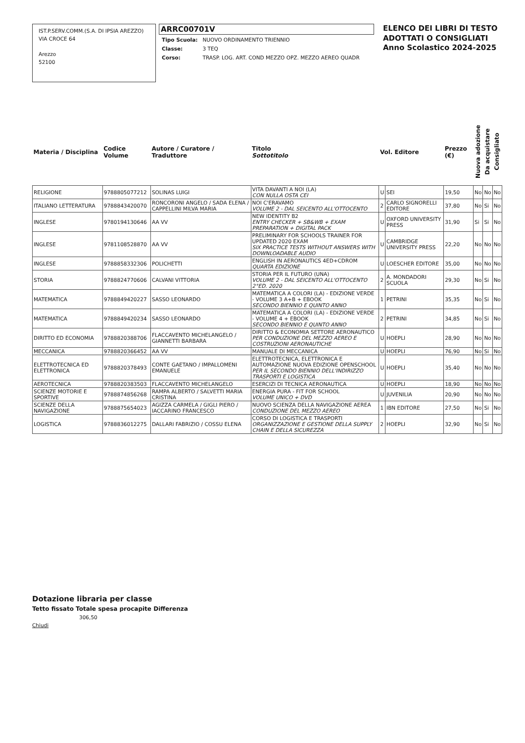IST.P.SERV.COMM.(S.A. DI IPSIA AREZZO)
VIA CROCE 64
Arezzo
52100
ARRC00701V
| Tipo Scuola: | NUOVO ORDINAMENTO TRIENNIO |
| Classe: | 3 TEQ |
| Corso: | TRASP. LOG. ART. COND MEZZO OPZ. MEZZO AEREO QUADR |
ELENCO DEI LIBRI DI TESTO
ADOTTATI O CONSIGLIATI
Anno Scolastico 2024-2025
| Materia / Disciplina | Codice Volume | Autore / Curatore / Traduttore | Titolo Sottotitolo | Vol. Editore | | Prezzo (€) | Nuova adozione | Da acquistare | Consigliato |
| --- | --- | --- | --- | --- | --- | --- | --- | --- | --- |
| RELIGIONE | 9788805077212 | SOLINAS LUIGI | VITA DAVANTI A NOI (LA) CON NULLA OSTA CEI | U | SEI | 19,50 | No | No | No |
| ITALIANO LETTERATURA | 9788843420070 | RONCORONI ANGELO / SADA ELENA / CAPPELLINI MILVA MARIA | NOI C'ERAVAMO VOLUME 2 - DAL SEICENTO ALL'OTTOCENTO | 2 | CARLO SIGNORELLI EDITORE | 37,80 | No | Si | No |
| INGLESE | 9780194130646 | AA VV | NEW IDENTITY B2 ENTRY CHECKER + SB&WB + EXAM PREPARATION + DIGITAL PACK | U | OXFORD UNIVERSITY PRESS | 31,90 | Si | Si | No |
| INGLESE | 9781108528870 | AA VV | PRELIMINARY FOR SCHOOLS TRAINER FOR UPDATED 2020 EXAM SIX PRACTICE TESTS WITHOUT ANSWERS WITH DOWNLOADABLE AUDIO | U | CAMBRIDGE UNIVERSITY PRESS | 22,20 | No | No | No |
| INGLESE | 9788858332306 | POLICHETTI | ENGLISH IN AERONAUTICS 4ED+CDROM QUARTA EDIZIONE | U | LOESCHER EDITORE | 35,00 | No | No | No |
| STORIA | 9788824770606 | CALVANI VITTORIA | STORIA PER IL FUTURO (UNA) VOLUME 2 - DAL SEICENTO ALL'OTTOCENTO 2°ED. 2020 | 2 | A. MONDADORI SCUOLA | 29,30 | No | Si | No |
| MATEMATICA | 9788849420227 | SASSO LEONARDO | MATEMATICA A COLORI (LA) - EDIZIONE VERDE - VOLUME 3 A+B + EBOOK SECONDO BIENNIO E QUINTO ANNO | 1 | PETRINI | 35,35 | No | Si | No |
| MATEMATICA | 9788849420234 | SASSO LEONARDO | MATEMATICA A COLORI (LA) - EDIZIONE VERDE - VOLUME 4 + EBOOK SECONDO BIENNIO E QUINTO ANNO | 2 | PETRINI | 34,85 | No | Si | No |
| DIRITTO ED ECONOMIA | 9788820388706 | FLACCAVENTO MICHELANGELO / GIANNETTI BARBARA | DIRITTO & ECONOMIA SETTORE AERONAUTICO PER CONDUZIONE DEL MEZZO AEREO E COSTRUZIONI AERONAUTICHE | U | HOEPLI | 28,90 | No | No | No |
| MECCANICA | 9788820366452 | AA VV | MANUALE DI MECCANICA | U | HOEPLI | 76,90 | No | Si | No |
| ELETTROTECNICA ED ELETTRONICA | 9788820378493 | CONTE GAETANO / IMPALLOMENI EMANUELE | ELETTROTECNICA, ELETTRONICA E AUTOMAZIONE NUOVA EDIZIONE OPENSCHOOL PER IL SECONDO BIENNIO DELL'INDIRIZZO TRASPORTI E LOGISTICA | U | HOEPLI | 35,40 | No | No | No |
| AEROTECNICA | 9788820383503 | FLACCAVENTO MICHELANGELO | ESERCIZI DI TECNICA AERONAUTICA | U | HOEPLI | 18,90 | No | No | No |
| SCIENZE MOTORIE E SPORTIVE | 9788874856268 | RAMPA ALBERTO / SALVETTI MARIA CRISTINA | ENERGIA PURA - FIT FOR SCHOOL VOLUME UNICO + DVD | U | JUVENILIA | 20,90 | No | No | No |
| SCIENZE DELLA NAVIGAZIONE | 9788875654023 | AGIZZA CARMELA / GIGLI PIERO / IACCARINO FRANCESCO | NUOVO SCIENZA DELLA NAVIGAZIONE AEREA CONDUZIONE DEL MEZZO AEREO | 1 | IBN EDITORE | 27,50 | No | Si | No |
| LOGISTICA | 9788836012275 | DALLARI FABRIZIO / COSSU ELENA | CORSO DI LOGISTICA E TRASPORTI ORGANIZZAZIONE E GESTIONE DELLA SUPPLY CHAIN E DELLA SICUREZZA | 2 | HOEPLI | 32,90 | No | Si | No |
Dotazione libraria per classe
Tetto fissato Totale spesa procapite Differenza
306,50
Chiudi